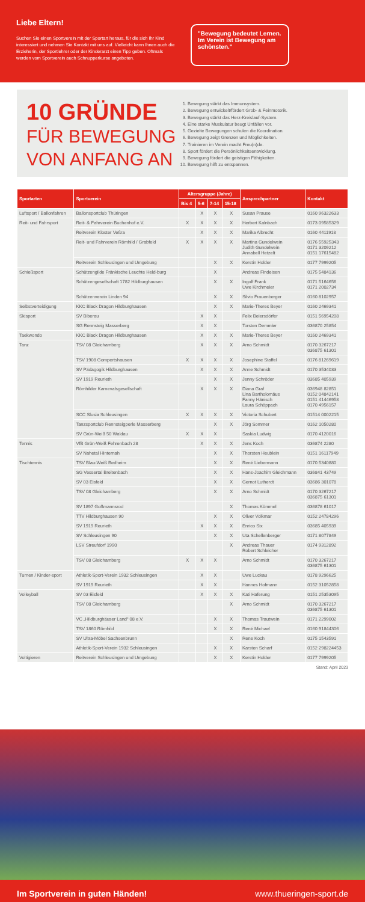Liebe Eltern!
Suchen Sie einen Sportverein mit der Sportart heraus, für die sich Ihr Kind interessiert und nehmen Sie Kontakt mit uns auf. Vielleicht kann Ihnen auch die Erzieherin, der Sportlehrer oder der Kinderarzt einen Tipp geben. Oftmals werden vom Sportverein auch Schnupperkurse angeboten.
"Bewegung bedeutet Lernen. Im Verein ist Bewegung am schönsten."
10 GRÜNDE FÜR BEWEGUNG VON ANFANG AN
1. Bewegung stärkt das Immunsystem.
2. Bewegung entwickelt/fördert Grob- & Feinmotorik.
3. Bewegung stärkt das Herz-Kreislauf-System.
4. Eine starke Muskulatur beugt Unfällen vor.
5. Gezielte Bewegungen schulen die Koordination.
6. Bewegung zeigt Grenzen und Möglichkeiten.
7. Trainieren im Verein macht Freu(n)de.
8. Sport fördert die Persönlichkeitsentwicklung.
9. Bewegung fördert die geistigen Fähigkeiten.
10. Bewegung hilft zu entspannen.
| Sportarten | Sportverein | Altersgruppe (Jahre) | | | | Ansprechpartner | Kontakt |
| --- | --- | --- | --- | --- | --- | --- | --- |
| | | Bis 4 | 5-6 | 7-14 | 15-18 | | |
| Luftsport / Ballonfahren | Ballonsportclub Thüringen | | X | X | X | Susan Prause | 0160 96322633 |
| Reit- und Fahrsport | Reit- & Fahrverein Buchenhof e.V. | X | X | X | X | Herbert Kalnbach | 0173 09585329 |
| | Reitverein Kloster Veßra | | X | X | X | Marika Albrecht | 0160 4411918 |
| | Reit- und Fahrverein Römhild / Grabfeld | X | X | X | X | Martina Gundelwein Judith Gundelwein Annabell Hetzelt | 0176 55925343 0171 3209212 0151 17615482 |
| | Reitverein Schleusingen und Umgebung | | | X | X | Kerstin Holder | 0177 7999205 |
| Schießsport | Schützengilde Fränkische Leuchte Held-burg | | | X | | Andreas Findeisen | 0175 5484136 |
| | Schützengesellschaft 1782 Hildburghausen | | | X | X | Ingolf Frank Uwe Kirchmeier | 0171 5164656 0171 2002734 |
| | Schützenverein Linden 94 | | | X | X | Silvio Frauenberger | 0160 8102957 |
| Selbstverteidigung | KKC Black Dragon Hildburghausen | | | X | X | Marie-Theres Beyer | 0160 2469341 |
| Skisport | SV Biberau | | X | X | | Felix Beiersdörfer | 0151 56954208 |
| | SG Rennsteig Masserberg | | X | X | | Torsten Demmler | 036870 25854 |
| Taekwondo | KKC Black Dragon Hildburghausen | | X | X | X | Marie-Theres Beyer | 0160 2469341 |
| Tanz | TSV 08 Gleichamberg | | X | X | X | Arno Schmidt | 0170 3267217 036875 61301 |
| | TSV 1908 Gompertshausen | X | X | X | X | Josephine Staffel | 0176 81269619 |
| | SV Pädagogik Hildburghausen | | X | X | X | Anne Schmidt | 0170 3534033 |
| | SV 1919 Reurieth | | | X | X | Jenny Schröder | 03685 405939 |
| | Römhilder Karnevalsgesellschaft | | X | X | X | Diana Graf Lina Bartholomäus Fanny Hänisch Laura Schöppach | 036948 82851 0152 04842141 0151 41446958 0170 4956157 |
| | SCC Slusia Schleusingen | X | X | X | X | Victoria Schubert | 01514 0002215 |
| | Tanzsportclub Rennsteigperle Masserberg | | | X | X | Jörg Sommer | 0162 1050280 |
| | SV Grün-Weiß 50 Waldau | X | X | X | | Saskia Ludwig | 0170 4120016 |
| Tennis | VfB Grün-Weiß Fehrenbach 28 | | X | X | X | Jens Koch | 036874 2280 |
| | SV Nahetal Hinternah | | | X | X | Thorsten Heublein | 0151 16117949 |
| Tischtennis | TSV Blau-Weiß Bedheim | | | X | X | René Liebermann | 0170 5340880 |
| | SG Vessertal Breitenbach | | | X | X | Hans-Joachim Gleichmann | 036841 43749 |
| | SV 03 Eisfeld | | | X | X | Gernot Lutherdt | 03686 301078 |
| | TSV 08 Gleichamberg | | | X | X | Arno Schmidt | 0170 3267217 036875 61301 |
| | SV 1897 Goßmannsrod | | | | X | Thomas Kümmel | 036878 61017 |
| | TTV Hildburghausen 90 | | | X | X | Oliver Volkmar | 0152 24784296 |
| | SV 1919 Reurieth | | X | X | X | Enrico Six | 03685 405939 |
| | SV Schleusingen 90 | | | X | X | Uta Schellenberger | 0171 8077849 |
| | LSV Streufdorf 1990 | | | | X | Andreas Thauer Robert Schleicher | 0174 9312892 |
| | TSV 08 Gleichamberg | X | X | X | | Arno Schmidt | 0170 3267217 036875 61301 |
| Turnen / Kinder-sport | Athletik-Sport-Verein 1932 Schleusingen | | X | X | | Uwe Luckau | 0178 9296625 |
| | SV 1919 Reurieth | | X | X | | Hannes Hofmann | 0152 31052858 |
| Volleyball | SV 03 Eisfeld | | X | X | X | Kati Haferung | 0151 25353095 |
| | TSV 08 Gleichamberg | | | | X | Arno Schmidt | 0170 3267217 036875 61301 |
| | VC „Hildburghäuser Land“ 08 e.V. | | | X | X | Thomas Trautwein | 0171 2299002 |
| | TSV 1860 Römhild | | | X | X | René Michael | 0160 91844306 |
| | SV Ultra-Möbel Sachsenbrunn | | | | X | Rene Koch | 0175 1543591 |
| | Athletik-Sport-Verein 1932 Schleusingen | | | X | X | Karsten Scharf | 0152 298224453 |
| Voltigieren | Reitverein Schleusingen und Umgebung | | | X | X | Kerstin Holder | 0177 7999205 |
Stand: April 2023
Im Sportverein in guten Händen! www.thueringen-sport.de